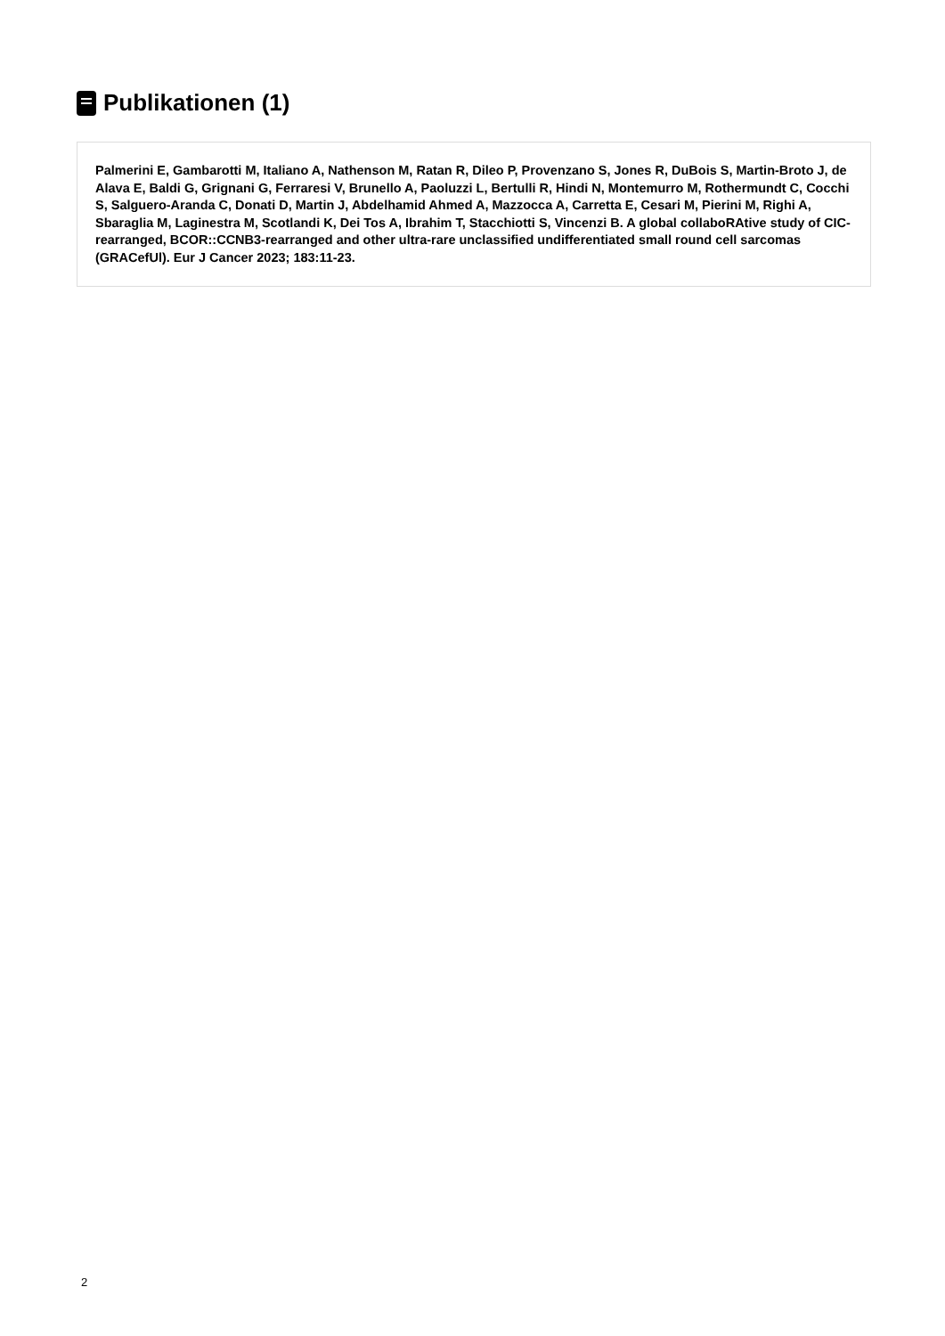Publikationen (1)
Palmerini E, Gambarotti M, Italiano A, Nathenson M, Ratan R, Dileo P, Provenzano S, Jones R, DuBois S, Martin-Broto J, de Alava E, Baldi G, Grignani G, Ferraresi V, Brunello A, Paoluzzi L, Bertulli R, Hindi N, Montemurro M, Rothermundt C, Cocchi S, Salguero-Aranda C, Donati D, Martin J, Abdelhamid Ahmed A, Mazzocca A, Carretta E, Cesari M, Pierini M, Righi A, Sbaraglia M, Laginestra M, Scotlandi K, Dei Tos A, Ibrahim T, Stacchiotti S, Vincenzi B. A global collaboRAtive study of CIC-rearranged, BCOR::CCNB3-rearranged and other ultra-rare unclassified undifferentiated small round cell sarcomas (GRACefUl). Eur J Cancer 2023; 183:11-23.
2